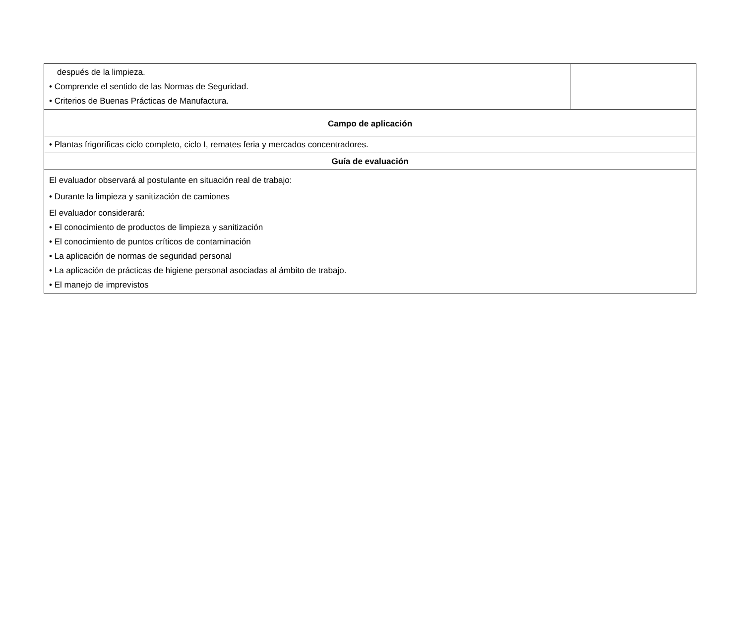| después de la limpieza. • Comprende el sentido de las Normas de Seguridad. • Criterios de Buenas Prácticas de Manufactura. | |
| Campo de aplicación | |
| • Plantas frigoríficas ciclo completo, ciclo I, remates feria y mercados concentradores. | |
| Guía de evaluación | |
| El evaluador observará al postulante en situación real de trabajo: • Durante la limpieza y sanitización de camiones El evaluador considerará: • El conocimiento de productos de limpieza y sanitización • El conocimiento de puntos críticos de contaminación • La aplicación de normas de seguridad personal • La aplicación de prácticas de higiene personal asociadas al ámbito de trabajo. • El manejo de imprevistos | |